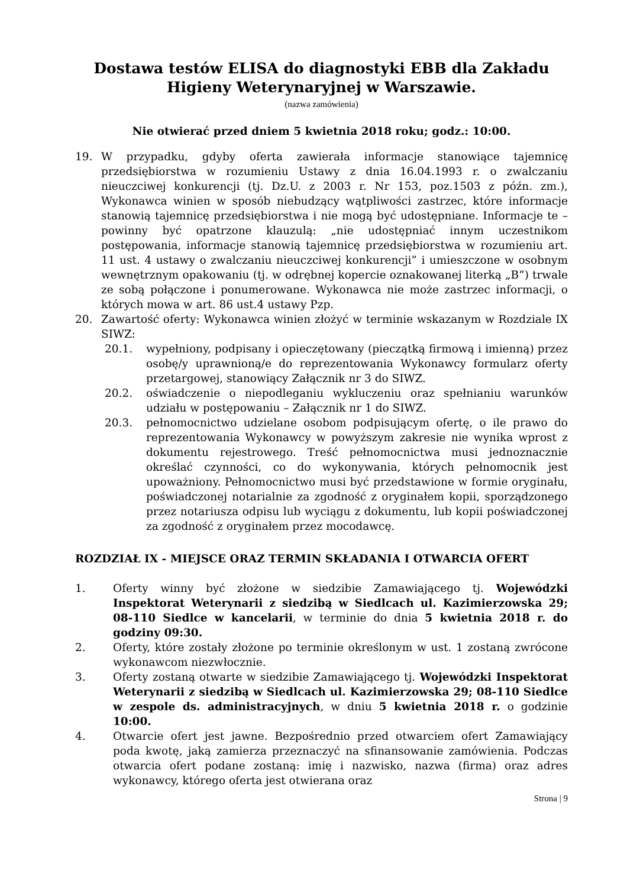Dostawa testów ELISA do diagnostyki EBB dla Zakładu Higieny Weterynaryjnej w Warszawie.
(nazwa zamówienia)
Nie otwierać przed dniem 5 kwietnia 2018 roku; godz.: 10:00.
19. W przypadku, gdyby oferta zawierała informacje stanowiące tajemnicę przedsiębiorstwa w rozumieniu Ustawy z dnia 16.04.1993 r. o zwalczaniu nieuczciwej konkurencji (tj. Dz.U. z 2003 r. Nr 153, poz.1503 z późn. zm.), Wykonawca winien w sposób niebudzący wątpliwości zastrzec, które informacje stanowią tajemnicę przedsiębiorstwa i nie mogą być udostępniane. Informacje te – powinny być opatrzone klauzulą: „nie udostępniać innym uczestnikom postępowania, informacje stanowią tajemnicę przedsiębiorstwa w rozumieniu art. 11 ust. 4 ustawy o zwalczaniu nieuczciwej konkurencji” i umieszczone w osobnym wewnętrznym opakowaniu (tj. w odrębnej kopercie oznakowanej literką „B”) trwale ze sobą połączone i ponumerowane. Wykonawca nie może zastrzec informacji, o których mowa w art. 86 ust.4 ustawy Pzp.
20. Zawartość oferty: Wykonawca winien złożyć w terminie wskazanym w Rozdziale IX SIWZ:
20.1. wypełniony, podpisany i opieczętowany (pieczątką firmową i imienną) przez osobę/y uprawnioną/e do reprezentowania Wykonawcy formularz oferty przetargowej, stanowiący Załącznik nr 3 do SIWZ.
20.2. oświadczenie o niepodleganiu wykluczeniu oraz spełnianiu warunków udziału w postępowaniu – Załącznik nr 1 do SIWZ.
20.3. pełnomocnictwo udzielane osobom podpisującym ofertę, o ile prawo do reprezentowania Wykonawcy w powyższym zakresie nie wynika wprost z dokumentu rejestrowego. Treść pełnomocnictwa musi jednoznacznie określać czynności, co do wykonywania, których pełnomocnik jest upoważniony. Pełnomocnictwo musi być przedstawione w formie oryginału, poświadczonej notarialnie za zgodność z oryginałem kopii, sporządzonego przez notariusza odpisu lub wyciągu z dokumentu, lub kopii poświadczonej za zgodność z oryginałem przez mocodawcę.
ROZDZIAŁ IX - MIEJSCE ORAZ TERMIN SKŁADANIA I OTWARCIA OFERT
1. Oferty winny być złożone w siedzibie Zamawiającego tj. Wojewódzki Inspektorat Weterynarii z siedzibą w Siedlcach ul. Kazimierzowska 29; 08-110 Siedlce w kancelarii, w terminie do dnia 5 kwietnia 2018 r. do godziny 09:30.
2. Oferty, które zostały złożone po terminie określonym w ust. 1 zostaną zwrócone wykonawcom niezwłocznie.
3. Oferty zostaną otwarte w siedzibie Zamawiającego tj. Wojewódzki Inspektorat Weterynarii z siedzibą w Siedlcach ul. Kazimierzowska 29; 08-110 Siedlce w zespole ds. administracyjnych, w dniu 5 kwietnia 2018 r. o godzinie 10:00.
4. Otwarcie ofert jest jawne. Bezpośrednio przed otwarciem ofert Zamawiający poda kwotę, jaką zamierza przeznaczyć na sfinansowanie zamówienia. Podczas otwarcia ofert podane zostaną: imię i nazwisko, nazwa (firma) oraz adres wykonawcy, którego oferta jest otwierana oraz
Strona | 9